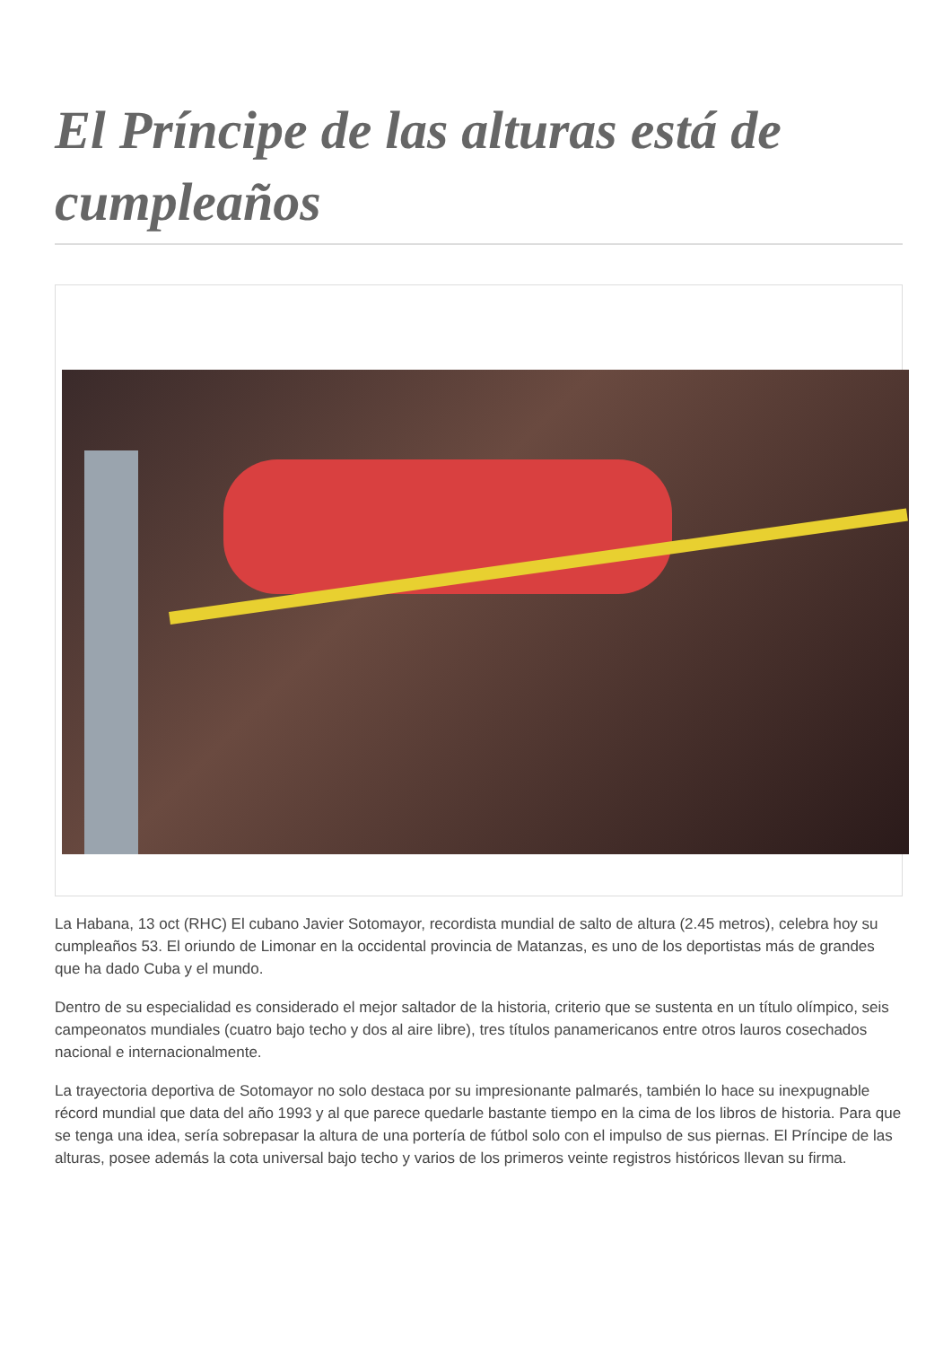El Príncipe de las alturas está de cumpleaños
La Habana, 13 oct (RHC) El cubano Javier Sotomayor, recordista mundial de salto de altura (2.45 metros), celebra hoy su cumpleaños 53. El oriundo de Limonar en la occidental provincia de Matanzas, es uno de los deportistas más de grandes que ha dado Cuba y el mundo.
Dentro de su especialidad es considerado el mejor saltador de la historia, criterio que se sustenta en un título olímpico, seis campeonatos mundiales (cuatro bajo techo y dos al aire libre), tres títulos panamericanos entre otros lauros cosechados nacional e internacionalmente.
La trayectoria deportiva de Sotomayor no solo destaca por su impresionante palmarés, también lo hace su inexpugnable récord mundial que data del año 1993 y al que parece quedarle bastante tiempo en la cima de los libros de historia. Para que se tenga una idea, sería sobrepasar la altura de una portería de fútbol solo con el impulso de sus piernas. El Príncipe de las alturas, posee además la cota universal bajo techo y varios de los primeros veinte registros históricos llevan su firma.